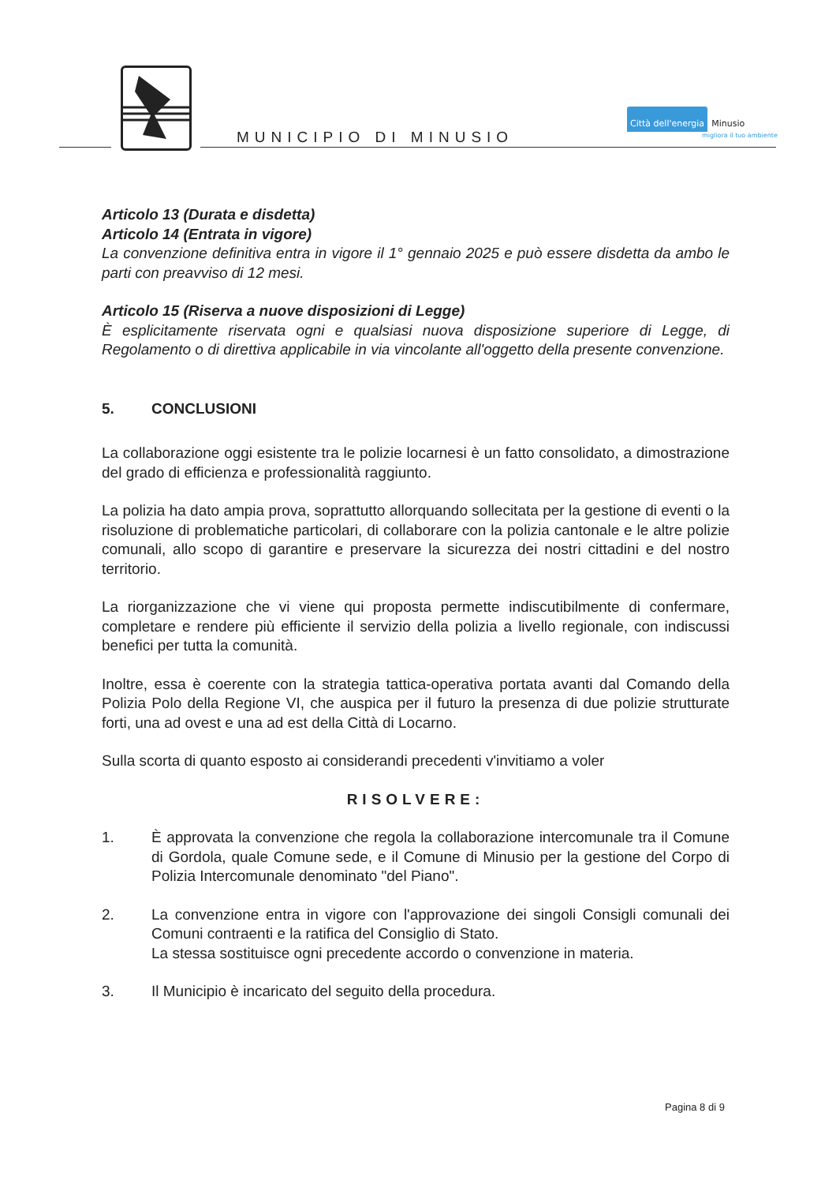MUNICIPIO DI MINUSIO
Città dell'energia Minusio
migliora il tuo ambiente
Articolo 13 (Durata e disdetta)
Articolo 14 (Entrata in vigore)
La convenzione definitiva entra in vigore il 1° gennaio 2025 e può essere disdetta da ambo le parti con preavviso di 12 mesi.
Articolo 15 (Riserva a nuove disposizioni di Legge)
È esplicitamente riservata ogni e qualsiasi nuova disposizione superiore di Legge, di Regolamento o di direttiva applicabile in via vincolante all'oggetto della presente convenzione.
5. CONCLUSIONI
La collaborazione oggi esistente tra le polizie locarnesi è un fatto consolidato, a dimostrazione del grado di efficienza e professionalità raggiunto.
La polizia ha dato ampia prova, soprattutto allorquando sollecitata per la gestione di eventi o la risoluzione di problematiche particolari, di collaborare con la polizia cantonale e le altre polizie comunali, allo scopo di garantire e preservare la sicurezza dei nostri cittadini e del nostro territorio.
La riorganizzazione che vi viene qui proposta permette indiscutibilmente di confermare, completare e rendere più efficiente il servizio della polizia a livello regionale, con indiscussi benefici per tutta la comunità.
Inoltre, essa è coerente con la strategia tattica-operativa portata avanti dal Comando della Polizia Polo della Regione VI, che auspica per il futuro la presenza di due polizie strutturate forti, una ad ovest e una ad est della Città di Locarno.
Sulla scorta di quanto esposto ai considerandi precedenti v'invitiamo a voler
RISOLVERE:
1. È approvata la convenzione che regola la collaborazione intercomunale tra il Comune di Gordola, quale Comune sede, e il Comune di Minusio per la gestione del Corpo di Polizia Intercomunale denominato "del Piano".
2. La convenzione entra in vigore con l'approvazione dei singoli Consigli comunali dei Comuni contraenti e la ratifica del Consiglio di Stato.
La stessa sostituisce ogni precedente accordo o convenzione in materia.
3. Il Municipio è incaricato del seguito della procedura.
Pagina 8 di 9